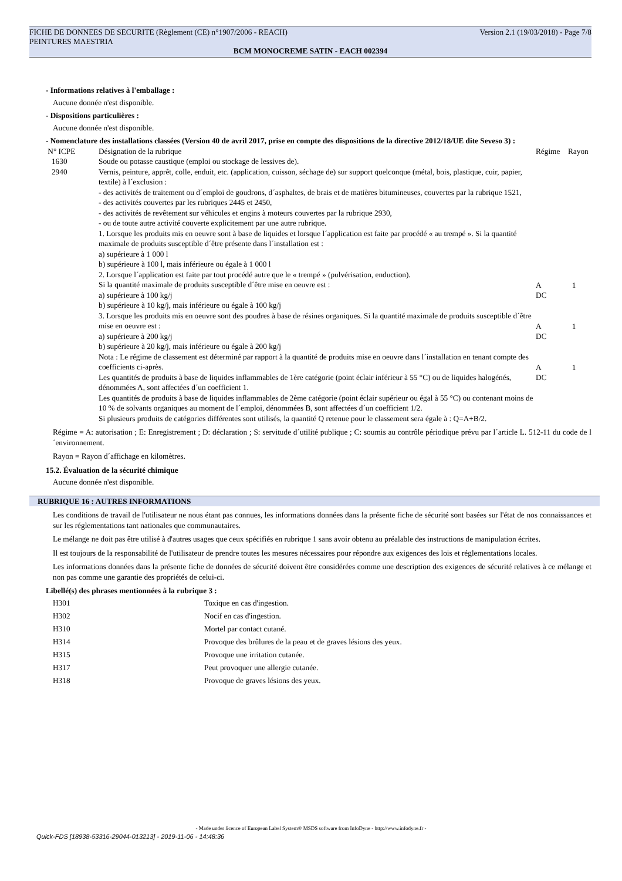Version 2.1 (19/03/2018) - Page 7/8 FICHE DE DONNEES DE SECURITE (Règlement (CE) n°1907/2006 - REACH)
PEINTURES MAESTRIA
BCM MONOCREME SATIN - EACH 002394
- Informations relatives à l'emballage :
Aucune donnée n'est disponible.
- Dispositions particulières :
Aucune donnée n'est disponible.
- Nomenclature des installations classées (Version 40 de avril 2017, prise en compte des dispositions de la directive 2012/18/UE dite Seveso 3) :
| N° ICPE | Désignation de la rubrique | Régime | Rayon |
| 1630 | Soude ou potasse caustique (emploi ou stockage de lessives de). | | |
| 2940 | Vernis, peinture, apprêt, colle, enduit, etc. (application, cuisson, séchage de) sur support quelconque (métal, bois, plastique, cuir, papier, textile) à l´exclusion : - des activités de traitement ou d´emploi de goudrons, d´asphaltes, de brais et de matières bitumineuses, couvertes par la rubrique 1521, - des activités couvertes par les rubriques 2445 et 2450, - des activités de revêtement sur véhicules et engins à moteurs couvertes par la rubrique 2930, - ou de toute autre activité couverte explicitement par une autre rubrique. 1. Lorsque les produits mis en oeuvre sont à base de liquides et lorsque l´application est faite par procédé « au trempé ». Si la quantité maximale de produits susceptible d´être présente dans l´installation est : a) supérieure à 1 000 l b) supérieure à 100 l, mais inférieure ou égale à 1 000 l 2. Lorsque l´application est faite par tout procédé autre que le « trempé » (pulvérisation, enduction). Si la quantité maximale de produits susceptible d´être mise en oeuvre est : a) supérieure à 100 kg/j b) supérieure à 10 kg/j, mais inférieure ou égale à 100 kg/j 3. Lorsque les produits mis en oeuvre sont des poudres à base de résines organiques. Si la quantité maximale de produits susceptible d´être mise en oeuvre est : a) supérieure à 200 kg/j b) supérieure à 20 kg/j, mais inférieure ou égale à 200 kg/j Nota : Le régime de classement est déterminé par rapport à la quantité de produits mise en oeuvre dans l´installation en tenant compte des coefficients ci-après. Les quantités de produits à base de liquides inflammables de 1ère catégorie (point éclair inférieur à 55 °C) ou de liquides halogénés, dénommées A, sont affectées d´un coefficient 1. Les quantités de produits à base de liquides inflammables de 2ème catégorie (point éclair supérieur ou égal à 55 °C) ou contenant moins de 10 % de solvants organiques au moment de l´emploi, dénommées B, sont affectées d´un coefficient 1/2. Si plusieurs produits de catégories différentes sont utilisés, la quantité Q retenue pour le classement sera égale à : Q=A+B/2. | A DC A DC A DC | 1 1 1 |
Régime = A: autorisation ; E: Enregistrement ; D: déclaration ; S: servitude d´utilité publique ; C: soumis au contrôle périodique prévu par l´article L. 512-11 du code de l´environnement.
Rayon = Rayon d´affichage en kilomètres.
15.2. Évaluation de la sécurité chimique
Aucune donnée n'est disponible.
RUBRIQUE 16 : AUTRES INFORMATIONS
Les conditions de travail de l'utilisateur ne nous étant pas connues, les informations données dans la présente fiche de sécurité sont basées sur l'état de nos connaissances et sur les réglementations tant nationales que communautaires.
Le mélange ne doit pas être utilisé à d'autres usages que ceux spécifiés en rubrique 1 sans avoir obtenu au préalable des instructions de manipulation écrites.
Il est toujours de la responsabilité de l'utilisateur de prendre toutes les mesures nécessaires pour répondre aux exigences des lois et réglementations locales.
Les informations données dans la présente fiche de données de sécurité doivent être considérées comme une description des exigences de sécurité relatives à ce mélange et non pas comme une garantie des propriétés de celui-ci.
Libellé(s) des phrases mentionnées à la rubrique 3 :
| H301 | Toxique en cas d'ingestion. |
| H302 | Nocif en cas d'ingestion. |
| H310 | Mortel par contact cutané. |
| H314 | Provoque des brûlures de la peau et de graves lésions des yeux. |
| H315 | Provoque une irritation cutanée. |
| H317 | Peut provoquer une allergie cutanée. |
| H318 | Provoque de graves lésions des yeux. |
- Made under licence of European Label System® MSDS software from InfoDyne - http://www.infodyne.fr -
Quick-FDS [18938-53316-29044-013213] - 2019-11-06 - 14:48:36